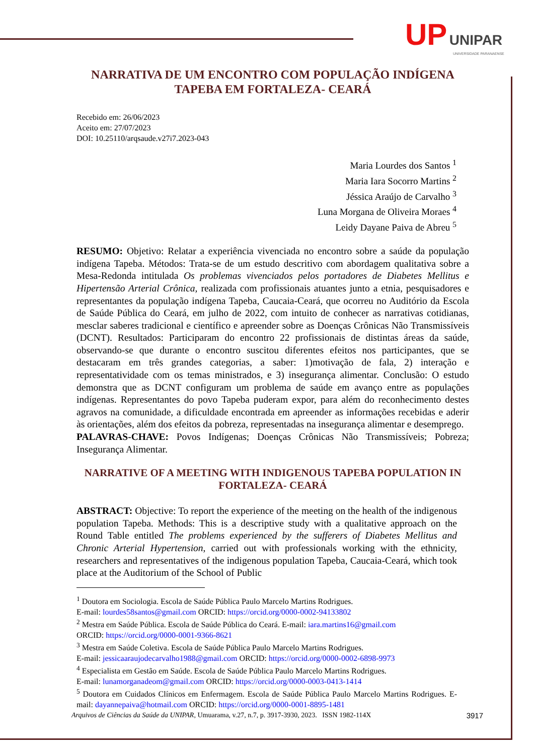UP UNIPAR
UNIVERSIDADE PARANAENSE
NARRATIVA DE UM ENCONTRO COM POPULAÇÃO INDÍGENA TAPEBA EM FORTALEZA- CEARÁ
Recebido em: 26/06/2023
Aceito em: 27/07/2023
DOI: 10.25110/arqsaude.v27i7.2023-043
Maria Lourdes dos Santos <sup>1</sup>
Maria Iara Socorro Martins <sup>2</sup>
Jéssica Araújo de Carvalho <sup>3</sup>
Luna Morgana de Oliveira Moraes <sup>4</sup>
Leidy Dayane Paiva de Abreu <sup>5</sup>
RESUMO: Objetivo: Relatar a experiência vivenciada no encontro sobre a saúde da população indígena Tapeba. Métodos: Trata-se de um estudo descritivo com abordagem qualitativa sobre a Mesa-Redonda intitulada Os problemas vivenciados pelos portadores de Diabetes Mellitus e Hipertensão Arterial Crônica, realizada com profissionais atuantes junto a etnia, pesquisadores e representantes da população indígena Tapeba, Caucaia-Ceará, que ocorreu no Auditório da Escola de Saúde Pública do Ceará, em julho de 2022, com intuito de conhecer as narrativas cotidianas, mesclar saberes tradicional e científico e apreender sobre as Doenças Crônicas Não Transmissíveis (DCNT). Resultados: Participaram do encontro 22 profissionais de distintas áreas da saúde, observando-se que durante o encontro suscitou diferentes efeitos nos participantes, que se destacaram em três grandes categorias, a saber: 1)motivação de fala, 2) interação e representatividade com os temas ministrados, e 3) insegurança alimentar. Conclusão: O estudo demonstra que as DCNT configuram um problema de saúde em avanço entre as populações indígenas. Representantes do povo Tapeba puderam expor, para além do reconhecimento destes agravos na comunidade, a dificuldade encontrada em apreender as informações recebidas e aderir às orientações, além dos efeitos da pobreza, representadas na insegurança alimentar e desemprego.
PALAVRAS-CHAVE: Povos Indígenas; Doenças Crônicas Não Transmissíveis; Pobreza; Insegurança Alimentar.
NARRATIVE OF A MEETING WITH INDIGENOUS TAPEBA POPULATION IN FORTALEZA- CEARÁ
ABSTRACT: Objective: To report the experience of the meeting on the health of the indigenous population Tapeba. Methods: This is a descriptive study with a qualitative approach on the Round Table entitled The problems experienced by the sufferers of Diabetes Mellitus and Chronic Arterial Hypertension, carried out with professionals working with the ethnicity, researchers and representatives of the indigenous population Tapeba, Caucaia-Ceará, which took place at the Auditorium of the School of Public
<sup>1</sup> Doutora em Sociologia. Escola de Saúde Pública Paulo Marcelo Martins Rodrigues.
E-mail: lourdes58santos@gmail.com ORCID: https://orcid.org/0000-0002-94133802
<sup>2</sup> Mestra em Saúde Pública. Escola de Saúde Pública do Ceará. E-mail: iara.martins16@gmail.com
ORCID: https://orcid.org/0000-0001-9366-8621
<sup>3</sup> Mestra em Saúde Coletiva. Escola de Saúde Pública Paulo Marcelo Martins Rodrigues.
E-mail: jessicaaraujodecarvalho1988@gmail.com ORCID: https://orcid.org/0000-0002-6898-9973
<sup>4</sup> Especialista em Gestão em Saúde. Escola de Saúde Pública Paulo Marcelo Martins Rodrigues.
E-mail: lunamorganadeom@gmail.com ORCID: https://orcid.org/0000-0003-0413-1414
<sup>5</sup> Doutora em Cuidados Clínicos em Enfermagem. Escola de Saúde Pública Paulo Marcelo Martins Rodrigues. E-mail: dayannepaiva@hotmail.com ORCID: https://orcid.org/0000-0001-8895-1481
Arquivos de Ciências da Saúde da UNIPAR, Umuarama, v.27, n.7, p. 3917-3930, 2023. ISSN 1982-114X 3917